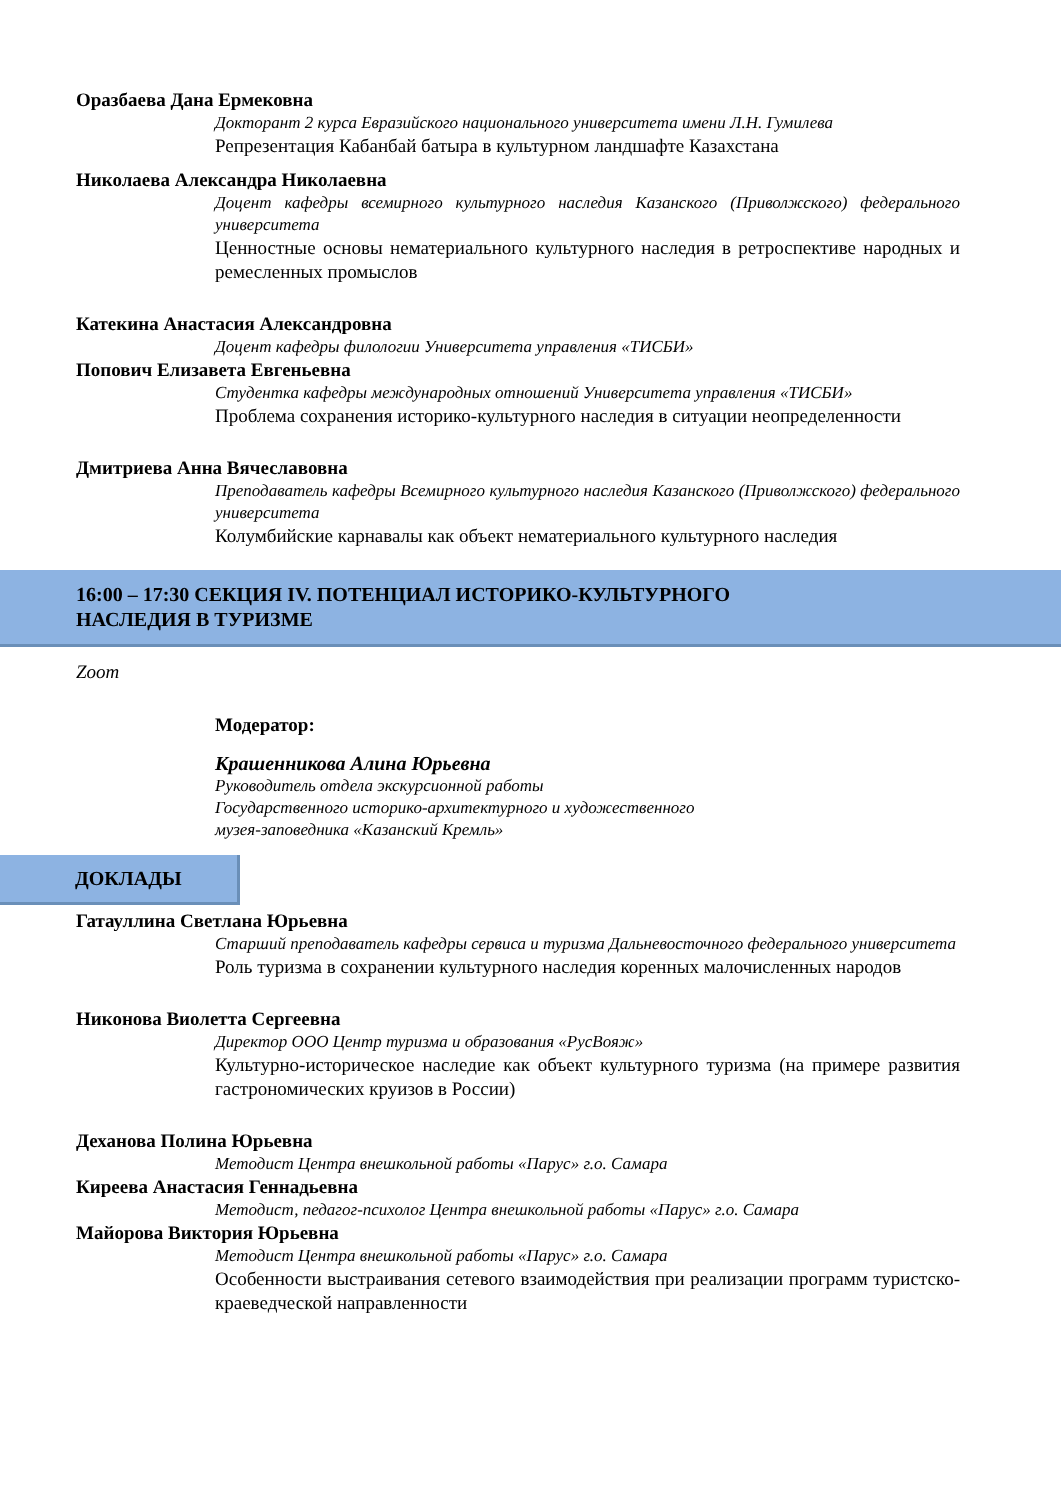Оразбаева Дана Ермековна
Докторант 2 курса Евразийского национального университета имени Л.Н. Гумилева
Репрезентация Кабанбай батыра в культурном ландшафте Казахстана
Николаева Александра Николаевна
Доцент кафедры всемирного культурного наследия Казанского (Приволжского) федерального университета
Ценностные основы нематериального культурного наследия в ретроспективе народных и ремесленных промыслов
Катекина Анастасия Александровна
Доцент кафедры филологии Университета управления «ТИСБИ»
Попович Елизавета Евгеньевна
Студентка кафедры международных отношений Университета управления «ТИСБИ»
Проблема сохранения историко-культурного наследия в ситуации неопределенности
Дмитриева Анна Вячеславовна
Преподаватель кафедры Всемирного культурного наследия Казанского (Приволжского) федерального университета
Колумбийские карнавалы как объект нематериального культурного наследия
16:00 – 17:30 СЕКЦИЯ IV. ПОТЕНЦИАЛ ИСТОРИКО-КУЛЬТУРНОГО
НАСЛЕДИЯ В ТУРИЗМЕ
Zoom
Модератор:
Крашенникова Алина Юрьевна
Руководитель отдела экскурсионной работы
Государственного историко-архитектурного и художественного
музея-заповедника «Казанский Кремль»
ДОКЛАДЫ
Гатауллина Светлана Юрьевна
Старший преподаватель кафедры сервиса и туризма Дальневосточного федерального университета
Роль туризма в сохранении культурного наследия коренных малочисленных народов
Никонова Виолетта Сергеевна
Директор ООО Центр туризма и образования «РусВояж»
Культурно-историческое наследие как объект культурного туризма (на примере развития гастрономических круизов в России)
Деханова Полина Юрьевна
Методист Центра внешкольной работы «Парус» г.о. Самара
Киреева Анастасия Геннадьевна
Методист, педагог-психолог Центра внешкольной работы «Парус» г.о. Самара
Майорова Виктория Юрьевна
Методист Центра внешкольной работы «Парус» г.о. Самара
Особенности выстраивания сетевого взаимодействия при реализации программ туристско-краеведческой направленности